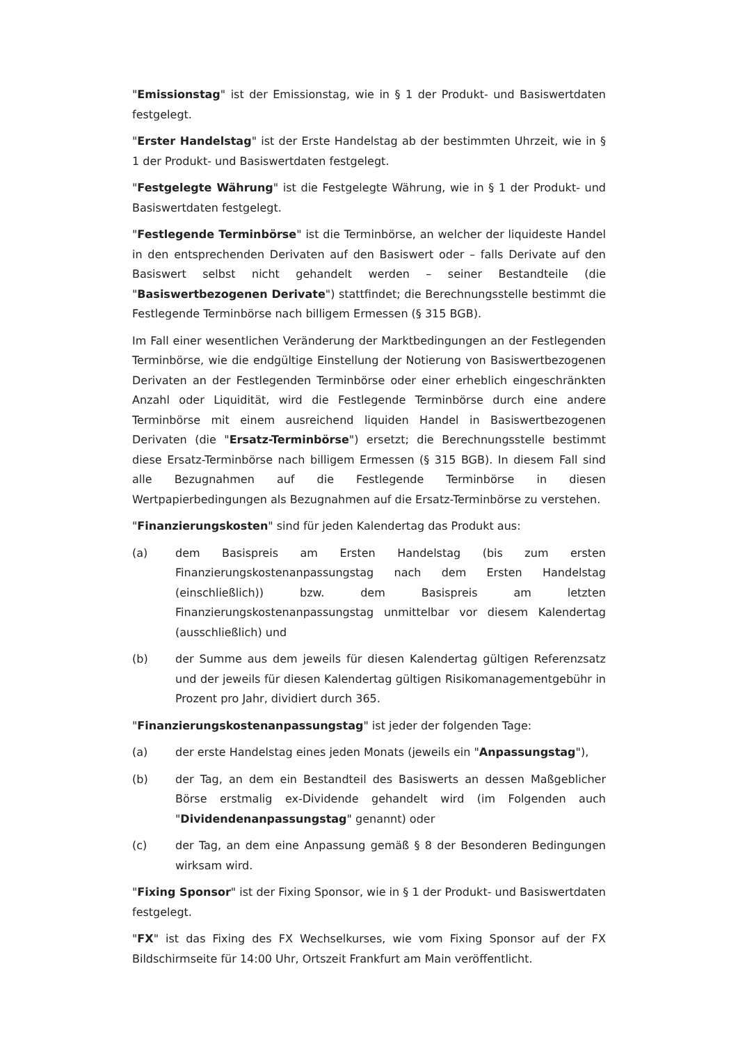"Emissionstag" ist der Emissionstag, wie in § 1 der Produkt- und Basiswertdaten festgelegt.
"Erster Handelstag" ist der Erste Handelstag ab der bestimmten Uhrzeit, wie in § 1 der Produkt- und Basiswertdaten festgelegt.
"Festgelegte Währung" ist die Festgelegte Währung, wie in § 1 der Produkt- und Basiswertdaten festgelegt.
"Festlegende Terminbörse" ist die Terminbörse, an welcher der liquideste Handel in den entsprechenden Derivaten auf den Basiswert oder – falls Derivate auf den Basiswert selbst nicht gehandelt werden – seiner Bestandteile (die "Basiswertbezogenen Derivate") stattfindet; die Berechnungsstelle bestimmt die Festlegende Terminbörse nach billigem Ermessen (§ 315 BGB).
Im Fall einer wesentlichen Veränderung der Marktbedingungen an der Festlegenden Terminbörse, wie die endgültige Einstellung der Notierung von Basiswertbezogenen Derivaten an der Festlegenden Terminbörse oder einer erheblich eingeschränkten Anzahl oder Liquidität, wird die Festlegende Terminbörse durch eine andere Terminbörse mit einem ausreichend liquiden Handel in Basiswertbezogenen Derivaten (die "Ersatz-Terminbörse") ersetzt; die Berechnungsstelle bestimmt diese Ersatz-Terminbörse nach billigem Ermessen (§ 315 BGB). In diesem Fall sind alle Bezugnahmen auf die Festlegende Terminbörse in diesen Wertpapierbedingungen als Bezugnahmen auf die Ersatz-Terminbörse zu verstehen.
"Finanzierungskosten" sind für jeden Kalendertag das Produkt aus:
(a) dem Basispreis am Ersten Handelstag (bis zum ersten Finanzierungskostenanpassungstag nach dem Ersten Handelstag (einschließlich)) bzw. dem Basispreis am letzten Finanzierungskostenanpassungstag unmittelbar vor diesem Kalendertag (ausschließlich) und
(b) der Summe aus dem jeweils für diesen Kalendertag gültigen Referenzsatz und der jeweils für diesen Kalendertag gültigen Risikomanagementgebühr in Prozent pro Jahr, dividiert durch 365.
"Finanzierungskostenanpassungstag" ist jeder der folgenden Tage:
(a) der erste Handelstag eines jeden Monats (jeweils ein "Anpassungstag"),
(b) der Tag, an dem ein Bestandteil des Basiswerts an dessen Maßgeblicher Börse erstmalig ex-Dividende gehandelt wird (im Folgenden auch "Dividendenanpassungstag" genannt) oder
(c) der Tag, an dem eine Anpassung gemäß § 8 der Besonderen Bedingungen wirksam wird.
"Fixing Sponsor" ist der Fixing Sponsor, wie in § 1 der Produkt- und Basiswertdaten festgelegt.
"FX" ist das Fixing des FX Wechselkurses, wie vom Fixing Sponsor auf der FX Bildschirmseite für 14:00 Uhr, Ortszeit Frankfurt am Main veröffentlicht.